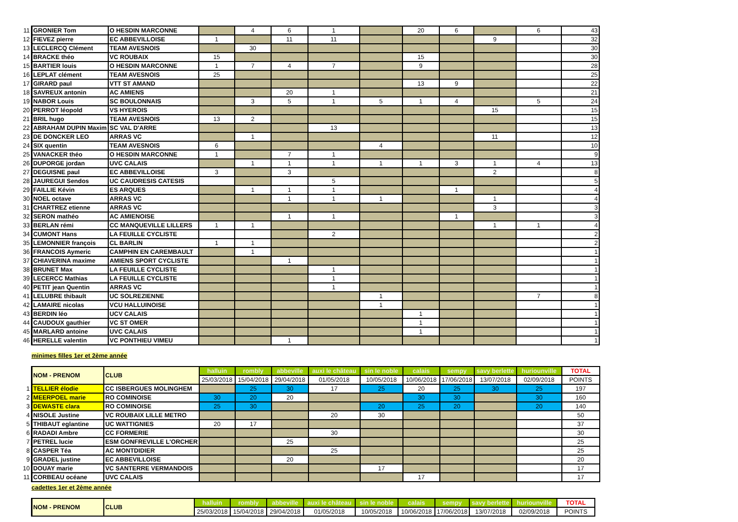| 11 | GRONIER Tom | O HESDIN MARCONNE | | 4 | 6 | 1 | | 20 | 6 | | 6 | 43 |
| 12 | FIEVEZ pierre | EC ABBEVILLOISE | 1 | | 11 | 11 | | | | 9 | | 32 |
| 13 | LECLERCQ Clément | TEAM AVESNOIS | | 30 | | | | | | | | 30 |
| 14 | BRACKE théo | VC ROUBAIX | 15 | | | | | 15 | | | | 30 |
| 15 | BARTIER louis | O HESDIN MARCONNE | 1 | 7 | 4 | 7 | | 9 | | | | 28 |
| 16 | LEPLAT clément | TEAM AVESNOIS | 25 | | | | | | | | | 25 |
| 17 | GIRARD paul | VTT ST AMAND | | | | | | 13 | 9 | | | 22 |
| 18 | SAVREUX antonin | AC AMIENS | | | 20 | 1 | | | | | | 21 |
| 19 | NABOR Louis | SC BOULONNAIS | | 3 | 5 | 1 | 5 | 1 | 4 | | 5 | 24 |
| 20 | PERROT léopold | VS HYEROIS | | | | | | | | 15 | | 15 |
| 21 | BRIL hugo | TEAM AVESNOIS | 13 | 2 | | | | | | | | 15 |
| 22 | ABRAHAM DUPIN Maxim | SC VAL D'ARRE | | | | 13 | | | | | | 13 |
| 23 | DE DONCKER LEO | ARRAS VC | | 1 | | | | | | 11 | | 12 |
| 24 | SIX quentin | TEAM AVESNOIS | 6 | | | | 4 | | | | | 10 |
| 25 | VANACKER théo | O HESDIN MARCONNE | 1 | | 7 | 1 | | | | | | 9 |
| 26 | DUPORGE jordan | UVC CALAIS | | 1 | 1 | 1 | 1 | 1 | 3 | 1 | 4 | 13 |
| 27 | DEGUISNE paul | EC ABBEVILLOISE | 3 | | 3 | | | | | 2 | | 8 |
| 28 | JAUREGUI Sendos | UC CAUDRESIS CATESIS | | | | 5 | | | | | | 5 |
| 29 | FAILLIE Kévin | ES ARQUES | | 1 | 1 | 1 | | | 1 | | | 4 |
| 30 | NOEL octave | ARRAS VC | | | 1 | 1 | 1 | | | 1 | | 4 |
| 31 | CHARTREZ etienne | ARRAS VC | | | | | | | | 3 | | 3 |
| 32 | SERON mathéo | AC AMIENOISE | | | 1 | 1 | | | 1 | | | 3 |
| 33 | BERLAN rémi | CC MANQUEVILLE LILLERS | 1 | 1 | | | | | | 1 | 1 | 4 |
| 34 | CUMONT Hans | LA FEUILLE CYCLISTE | | | | 2 | | | | | | 2 |
| 35 | LEMONNIER françois | CL BARLIN | 1 | 1 | | | | | | | | 2 |
| 36 | FRANCOIS Aymeric | CAMPHIN EN CAREMBAULT | | 1 | | | | | | | | 1 |
| 37 | CHIAVERINA maxime | AMIENS SPORT CYCLISTE | | | 1 | | | | | | | 1 |
| 38 | BRUNET Max | LA FEUILLE CYCLISTE | | | | 1 | | | | | | 1 |
| 39 | LECERCC Mathias | LA FEUILLE CYCLISTE | | | | 1 | | | | | | 1 |
| 40 | PETIT jean Quentin | ARRAS VC | | | | 1 | | | | | | 1 |
| 41 | LELUBRE thibault | UC SOLREZIENNE | | | | | 1 | | | | 7 | 8 |
| 42 | LAMAIRE nicolas | VCU HALLUINOISE | | | | | 1 | | | | | 1 |
| 43 | BERDIN léo | UCV CALAIS | | | | | | 1 | | | | 1 |
| 44 | CAUDOUX gauthier | VC ST OMER | | | | | | 1 | | | | 1 |
| 45 | MARLARD antoine | UVC CALAIS | | | | | | 1 | | | | 1 |
| 46 | HERELLE valentin | VC PONTHIEU VIMEU | | | 1 | | | | | | | 1 |
minimes filles 1er et 2ème année
| | NOM - PRENOM | CLUB | halluin | rombly | abbeville | auxi le château | sin le noble | calais | sempy | savy berlette | huriounville | TOTAL |
| | | | 25/03/2018 | 15/04/2018 | 29/04/2018 | 01/05/2018 | 10/05/2018 | 10/06/2018 | 17/06/2018 | 13/07/2018 | 02/09/2018 | POINTS |
| 1 | TELLIER élodie | CC ISBERGUES MOLINGHEM | | 25 | 30 | 17 | 25 | 20 | 25 | 30 | 25 | 197 |
| 2 | MEERPOEL marie | RO COMINOISE | 30 | 20 | 20 | | | 30 | 30 | | 30 | 160 |
| 3 | DEWASTE clara | RO COMINOISE | 25 | 30 | | | 20 | 25 | 20 | | 20 | 140 |
| 4 | NISOLE Justine | VC ROUBAIX LILLE METRO | | | | 20 | 30 | | | | | 50 |
| 5 | THIBAUT eglantine | UC WATTIGNIES | 20 | 17 | | | | | | | | 37 |
| 6 | RADADI Ambre | CC FORMERIE | | | | 30 | | | | | | 30 |
| 7 | PETREL lucie | ESM GONFREVILLE L'ORCHER | | | 25 | | | | | | | 25 |
| 8 | CASPER Téa | AC MONTDIDIER | | | | 25 | | | | | | 25 |
| 9 | GRADEL justine | EC ABBEVILLOISE | | | 20 | | | | | | | 20 |
| 10 | DOUAY marie | VC SANTERRE VERMANDOIS | | | | | 17 | | | | | 17 |
| 11 | CORBEAU océane | UVC CALAIS | | | | | | 17 | | | | 17 |
cadettes 1er et 2ème année
| | NOM - PRENOM | CLUB | halluin | rombly | abbeville | auxi le château | sin le noble | calais | sempy | savy berlette | huriounville | TOTAL |
| | | | 25/03/2018 | 15/04/2018 | 29/04/2018 | 01/05/2018 | 10/05/2018 | 10/06/2018 | 17/06/2018 | 13/07/2018 | 02/09/2018 | POINTS |